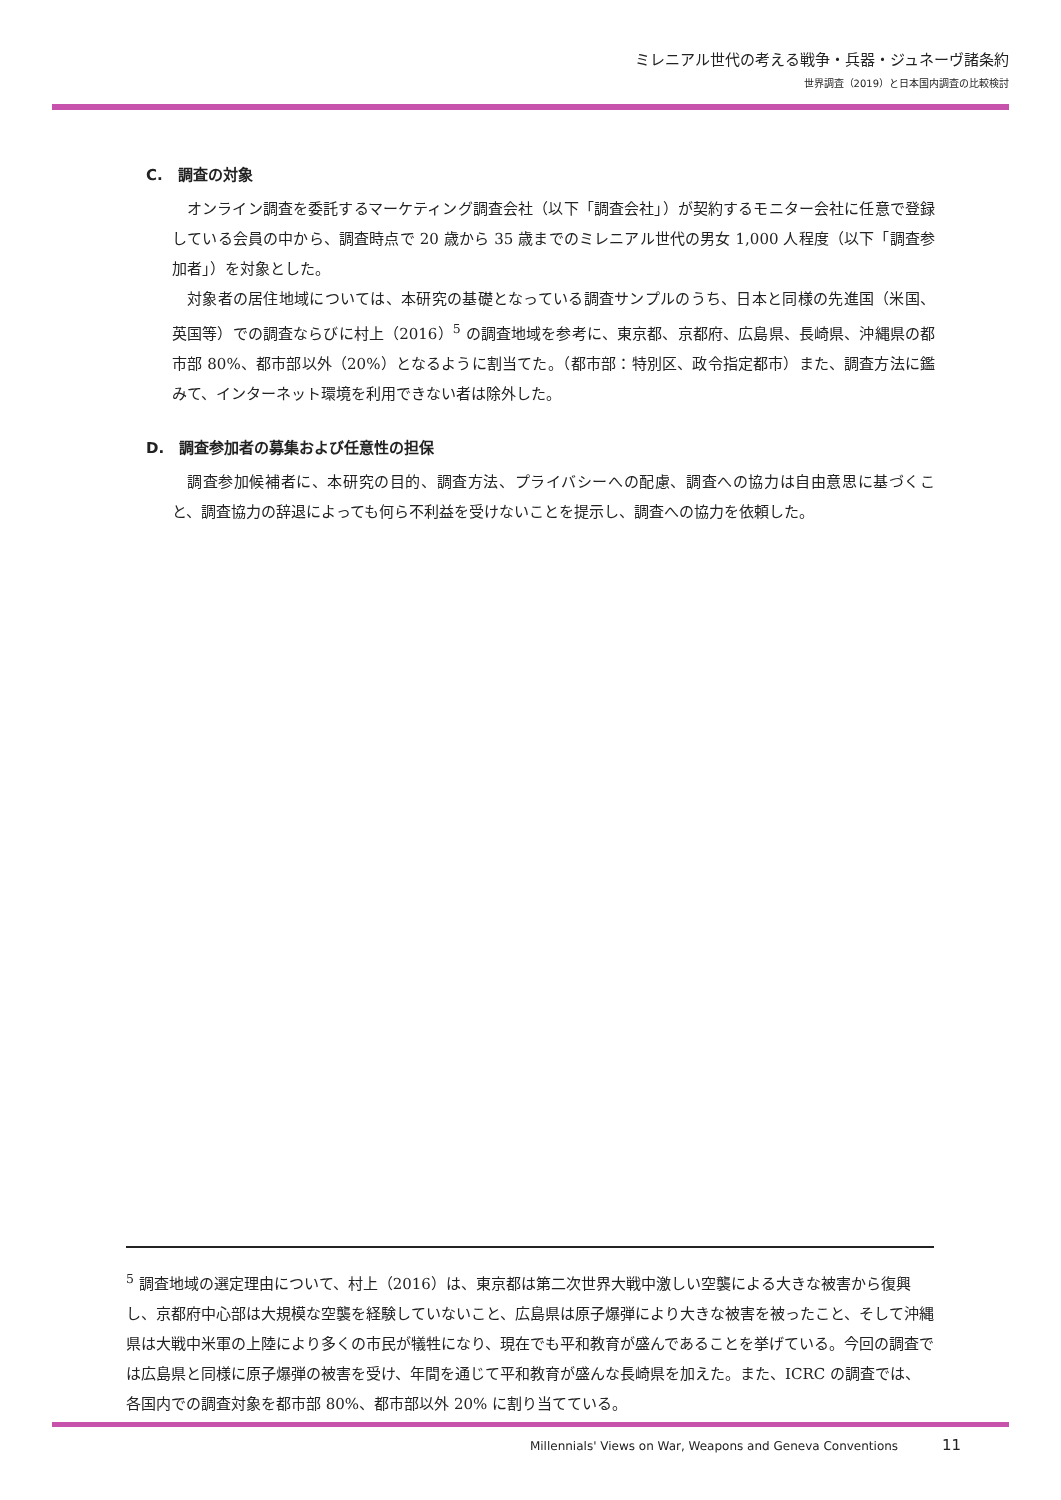ミレニアル世代の考える戦争・兵器・ジュネーヴ諸条約
世界調査（2019）と日本国内調査の比較検討
C.　調査の対象
オンライン調査を委託するマーケティング調査会社（以下「調査会社」）が契約するモニター会社に任意で登録している会員の中から、調査時点で 20 歳から 35 歳までのミレニアル世代の男女 1,000 人程度（以下「調査参加者」）を対象とした。
対象者の居住地域については、本研究の基礎となっている調査サンプルのうち、日本と同様の先進国（米国、英国等）での調査ならびに村上（2016）<sup>5</sup> の調査地域を参考に、東京都、京都府、広島県、長崎県、沖縄県の都市部 80%、都市部以外（20%）となるように割当てた。（都市部：特別区、政令指定都市）また、調査方法に鑑みて、インターネット環境を利用できない者は除外した。
D.　調査参加者の募集および任意性の担保
調査参加候補者に、本研究の目的、調査方法、プライバシーへの配慮、調査への協力は自由意思に基づくこと、調査協力の辞退によっても何ら不利益を受けないことを提示し、調査への協力を依頼した。
<sup>5</sup> 調査地域の選定理由について、村上（2016）は、東京都は第二次世界大戦中激しい空襲による大きな被害から復興し、京都府中心部は大規模な空襲を経験していないこと、広島県は原子爆弾により大きな被害を被ったこと、そして沖縄県は大戦中米軍の上陸により多くの市民が犠牲になり、現在でも平和教育が盛んであることを挙げている。今回の調査では広島県と同様に原子爆弾の被害を受け、年間を通じて平和教育が盛んな長崎県を加えた。また、ICRC の調査では、各国内での調査対象を都市部 80%、都市部以外 20% に割り当てている。
Millennials' Views on War, Weapons and Geneva Conventions 11